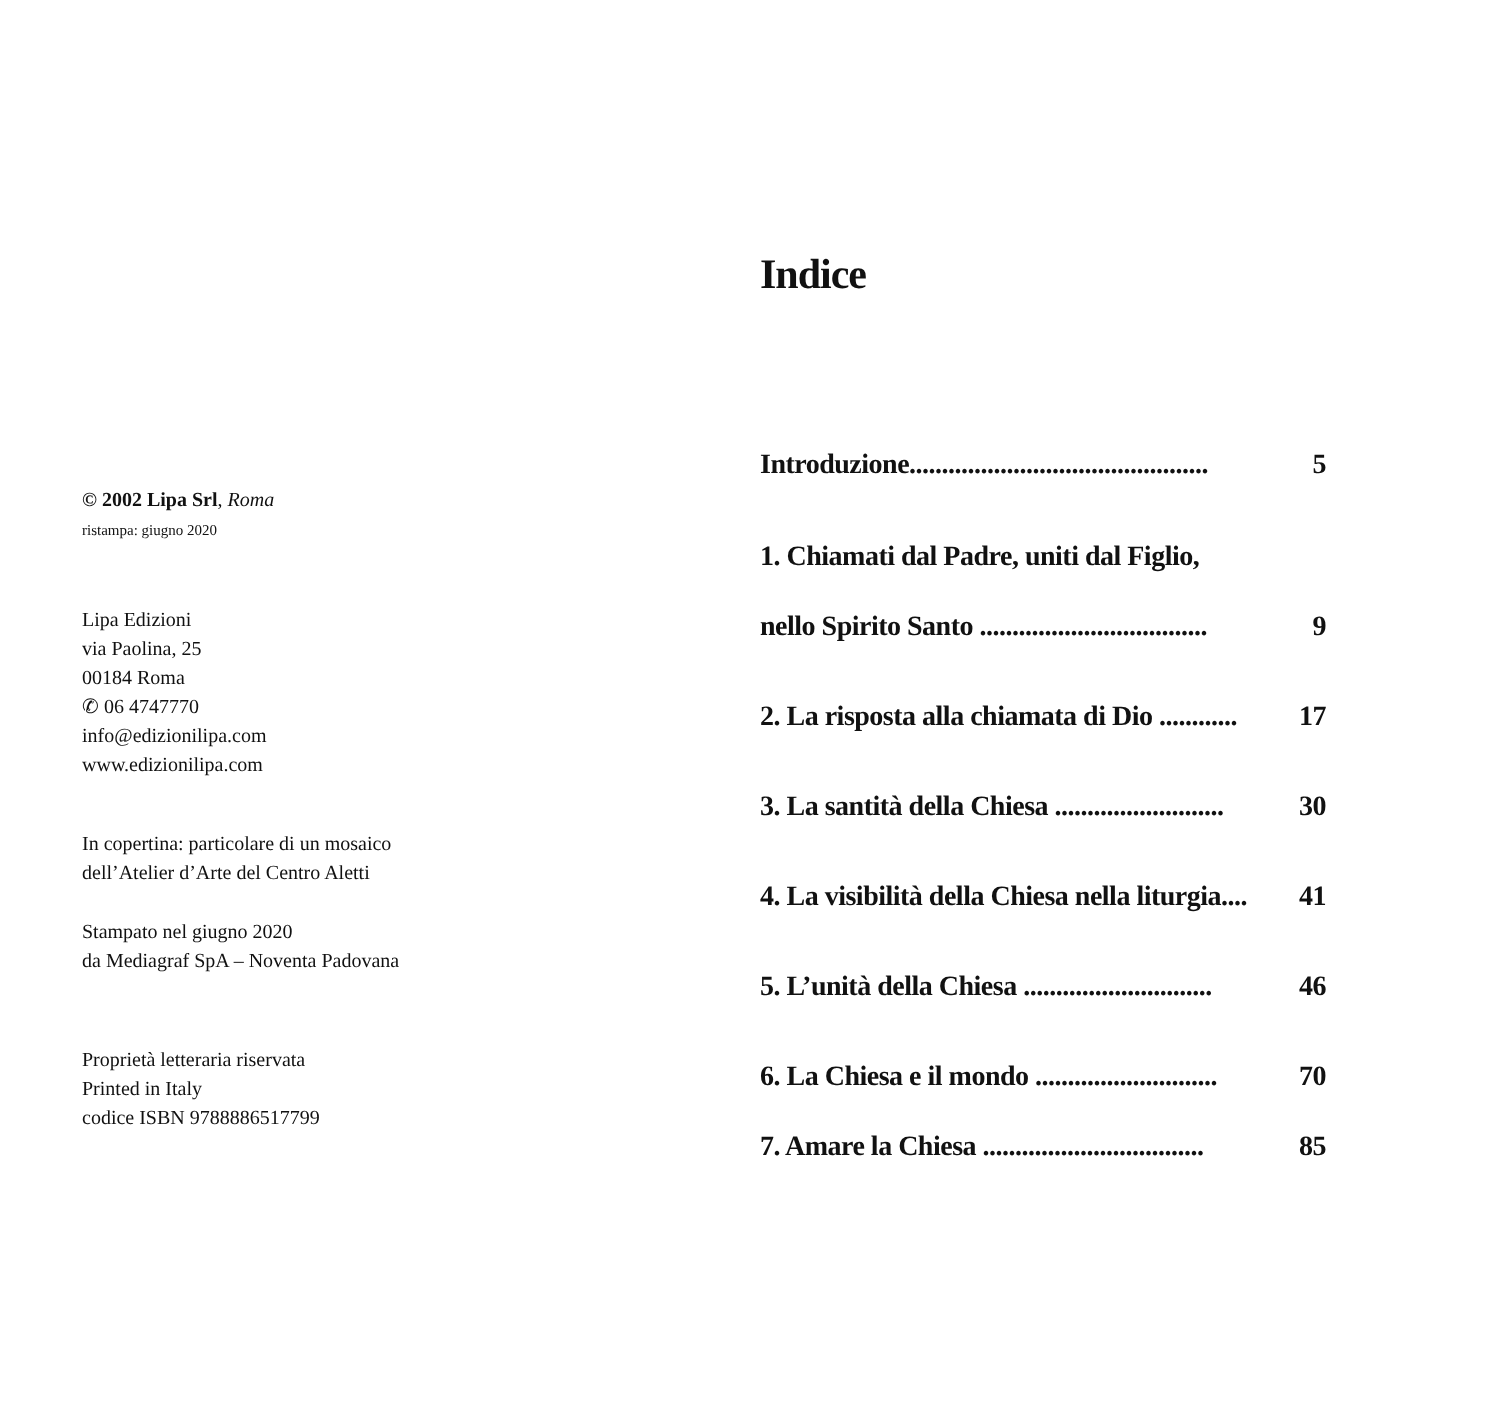© 2002 Lipa Srl, Roma
ristampa: giugno 2020
Lipa Edizioni
via Paolina, 25
00184 Roma
✆ 06 4747770
info@edizionilipa.com
www.edizionilipa.com
In copertina: particolare di un mosaico
dell’Atelier d’Arte del Centro Aletti
Stampato nel giugno 2020
da Mediagraf SpA – Noventa Padovana
Proprietà letteraria riservata
Printed in Italy
codice ISBN 9788886517799
Indice
Introduzione.............................................. 5
1. Chiamati dal Padre, uniti dal Figlio,
nello Spirito Santo ................................... 9
2. La risposta alla chiamata di Dio ............ 17
3. La santità della Chiesa .......................... 30
4. La visibilità della Chiesa nella liturgia.... 41
5. L’unità della Chiesa ............................. 46
6. La Chiesa e il mondo ............................ 70
7. Amare la Chiesa .................................. 85